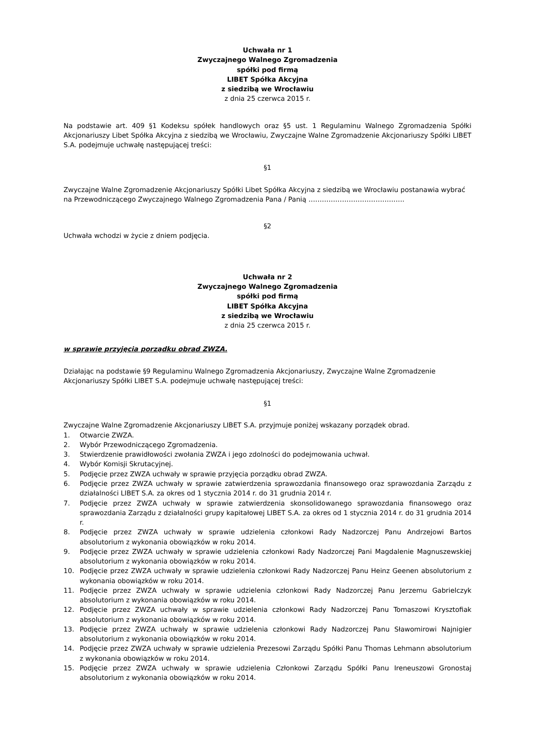Uchwała nr 1
Zwyczajnego Walnego Zgromadzenia
spółki pod firmą
LIBET Spółka Akcyjna
z siedzibą we Wrocławiu
z dnia 25 czerwca 2015 r.
Na podstawie art. 409 §1 Kodeksu spółek handlowych oraz §5 ust. 1 Regulaminu Walnego Zgromadzenia Spółki Akcjonariuszy Libet Spółka Akcyjna z siedzibą we Wrocławiu, Zwyczajne Walne Zgromadzenie Akcjonariuszy Spółki LIBET S.A. podejmuje uchwałę następującej treści:
§1
Zwyczajne Walne Zgromadzenie Akcjonariuszy Spółki Libet Spółka Akcyjna z siedzibą we Wrocławiu postanawia wybrać na Przewodniczącego Zwyczajnego Walnego Zgromadzenia Pana / Panią …………………………………….
§2
Uchwała wchodzi w życie z dniem podjęcia.
Uchwała nr 2
Zwyczajnego Walnego Zgromadzenia
spółki pod firmą
LIBET Spółka Akcyjna
z siedzibą we Wrocławiu
z dnia 25 czerwca 2015 r.
w sprawie przyjęcia porządku obrad ZWZA.
Działając na podstawie §9 Regulaminu Walnego Zgromadzenia Akcjonariuszy, Zwyczajne Walne Zgromadzenie Akcjonariuszy Spółki LIBET S.A. podejmuje uchwałę następującej treści:
§1
Zwyczajne Walne Zgromadzenie Akcjonariuszy LIBET S.A. przyjmuje poniżej wskazany porządek obrad.
1. Otwarcie ZWZA.
2. Wybór Przewodniczącego Zgromadzenia.
3. Stwierdzenie prawidłowości zwołania ZWZA i jego zdolności do podejmowania uchwał.
4. Wybór Komisji Skrutacyjnej.
5. Podjęcie przez ZWZA uchwały w sprawie przyjęcia porządku obrad ZWZA.
6. Podjęcie przez ZWZA uchwały w sprawie zatwierdzenia sprawozdania finansowego oraz sprawozdania Zarządu z działalności LIBET S.A. za okres od 1 stycznia 2014 r. do 31 grudnia 2014 r.
7. Podjęcie przez ZWZA uchwały w sprawie zatwierdzenia skonsolidowanego sprawozdania finansowego oraz sprawozdania Zarządu z działalności grupy kapitałowej LIBET S.A. za okres od 1 stycznia 2014 r. do 31 grudnia 2014 r.
8. Podjęcie przez ZWZA uchwały w sprawie udzielenia członkowi Rady Nadzorczej Panu Andrzejowi Bartos absolutorium z wykonania obowiązków w roku 2014.
9. Podjęcie przez ZWZA uchwały w sprawie udzielenia członkowi Rady Nadzorczej Pani Magdalenie Magnuszewskiej absolutorium z wykonania obowiązków w roku 2014.
10. Podjęcie przez ZWZA uchwały w sprawie udzielenia członkowi Rady Nadzorczej Panu Heinz Geenen absolutorium z wykonania obowiązków w roku 2014.
11. Podjęcie przez ZWZA uchwały w sprawie udzielenia członkowi Rady Nadzorczej Panu Jerzemu Gabrielczyk absolutorium z wykonania obowiązków w roku 2014.
12. Podjęcie przez ZWZA uchwały w sprawie udzielenia członkowi Rady Nadzorczej Panu Tomaszowi Krysztofiak absolutorium z wykonania obowiązków w roku 2014.
13. Podjęcie przez ZWZA uchwały w sprawie udzielenia członkowi Rady Nadzorczej Panu Sławomirowi Najnigier absolutorium z wykonania obowiązków w roku 2014.
14. Podjęcie przez ZWZA uchwały w sprawie udzielenia Prezesowi Zarządu Spółki Panu Thomas Lehmann absolutorium z wykonania obowiązków w roku 2014.
15. Podjęcie przez ZWZA uchwały w sprawie udzielenia Członkowi Zarządu Spółki Panu Ireneuszowi Gronostaj absolutorium z wykonania obowiązków w roku 2014.